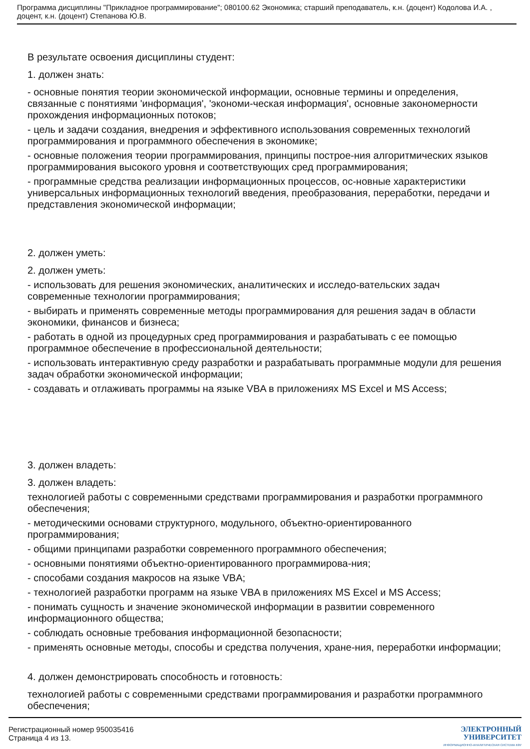Программа дисциплины "Прикладное программирование"; 080100.62 Экономика; старший преподаватель, к.н. (доцент) Кодолова И.А. , доцент, к.н. (доцент) Степанова Ю.В.
В результате освоения дисциплины студент:
1. должен знать:
- основные понятия теории экономической информации, основные термины и определения, связанные с понятиями 'информация', 'экономи-ческая информация', основные закономерности прохождения информационных потоков;
- цель и задачи создания, внедрения и эффективного использования современных технологий программирования и программного обеспечения в экономике;
- основные положения теории программирования, принципы построе-ния алгоритмических языков программирования высокого уровня и соответствующих сред программирования;
- программные средства реализации информационных процессов, ос-новные характеристики универсальных информационных технологий введения, преобразования, переработки, передачи и представления экономической информации;
2. должен уметь:
2. должен уметь:
- использовать для решения экономических, аналитических и исследо-вательских задач современные технологии программирования;
- выбирать и применять современные методы программирования для решения задач в области экономики, финансов и бизнеса;
- работать в одной из процедурных сред программирования и разрабатывать с ее помощью программное обеспечение в профессиональной деятельности;
- использовать интерактивную среду разработки и разрабатывать программные модули для решения задач обработки экономической информации;
- создавать и отлаживать программы на языке VBA в приложениях MS Excel и MS Access;
3. должен владеть:
3. должен владеть:
технологией работы с современными средствами программирования и разработки программного обеспечения;
- методическими основами структурного, модульного, объектно-ориентированного программирования;
- общими принципами разработки современного программного обеспечения;
- основными понятиями объектно-ориентированного программирова-ния;
- способами создания макросов на языке VBA;
- технологией разработки программ на языке VBA в приложениях MS Excel и MS Access;
- понимать сущность и значение экономической информации в развитии современного информационного общества;
- соблюдать основные требования информационной безопасности;
- применять основные методы, способы и средства получения, хране-ния, переработки информации;
4. должен демонстрировать способность и готовность:
технологией работы с современными средствами программирования и разработки программного обеспечения;
Регистрационный номер 950035416
Страница 4 из 13.
ЭЛЕКТРОННЫЙ
УНИВЕРСИТЕТ
ИНФОРМАЦИОННО-АНАЛИТИЧЕСКАЯ СИСТЕМА КФУ